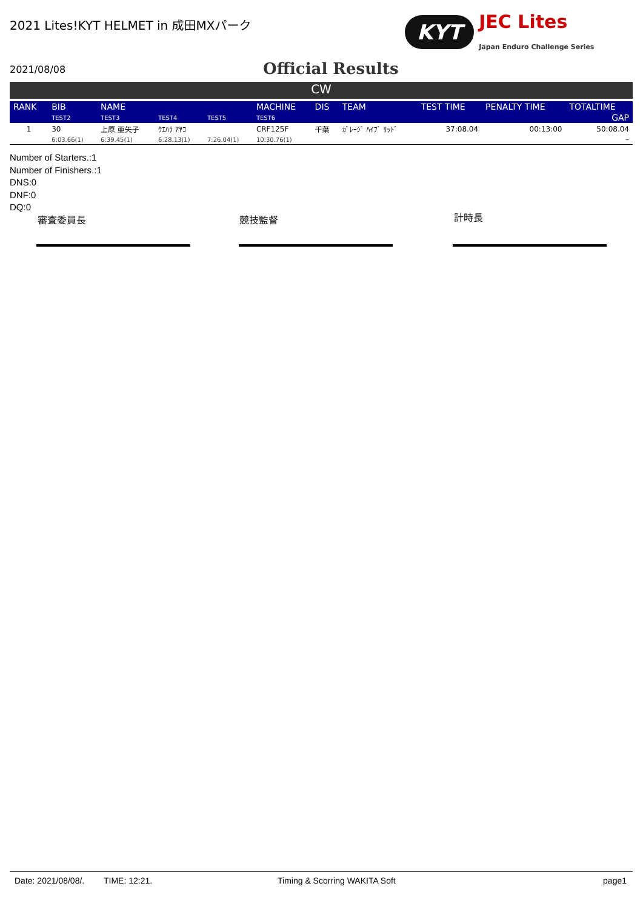2021 Lites!KYT HELMET in 成田MXパーク
KYT JEC Lites
Japan Enduro Challenge Series
2021/08/08 Official Results
CW
| RANK | BIB | NAME | | | MACHINE | DIS | TEAM | TEST TIME | PENALTY TIME | TOTALTIME |
| --- | --- | --- | --- | --- | --- | --- | --- | --- | --- | --- |
| | TEST2 | TEST3 | TEST4 | TEST5 | TEST6 | | | | | GAP |
| 1 | 30 | 上原 亜矢子 | ｳｴﾊﾗ ｱﾔｺ | | CRF125F | 千葉 | ｶﾞﾚｰｼﾞ ﾊｲﾌﾞ ﾘｯﾄﾞ | 37:08.04 | 00:13:00 | 50:08.04 |
| | 6:03.66(1) | 6:39.45(1) | 6:28.13(1) | 7:26.04(1) | 10:30.76(1) | | | | | – |
Number of Starters.:1
Number of Finishers.:1
DNS:0
DNF:0
DQ:0
審査委員長 競技監督 計時長
Date: 2021/08/08/. TIME: 12:21. Timing & Scorring WAKITA Soft page1